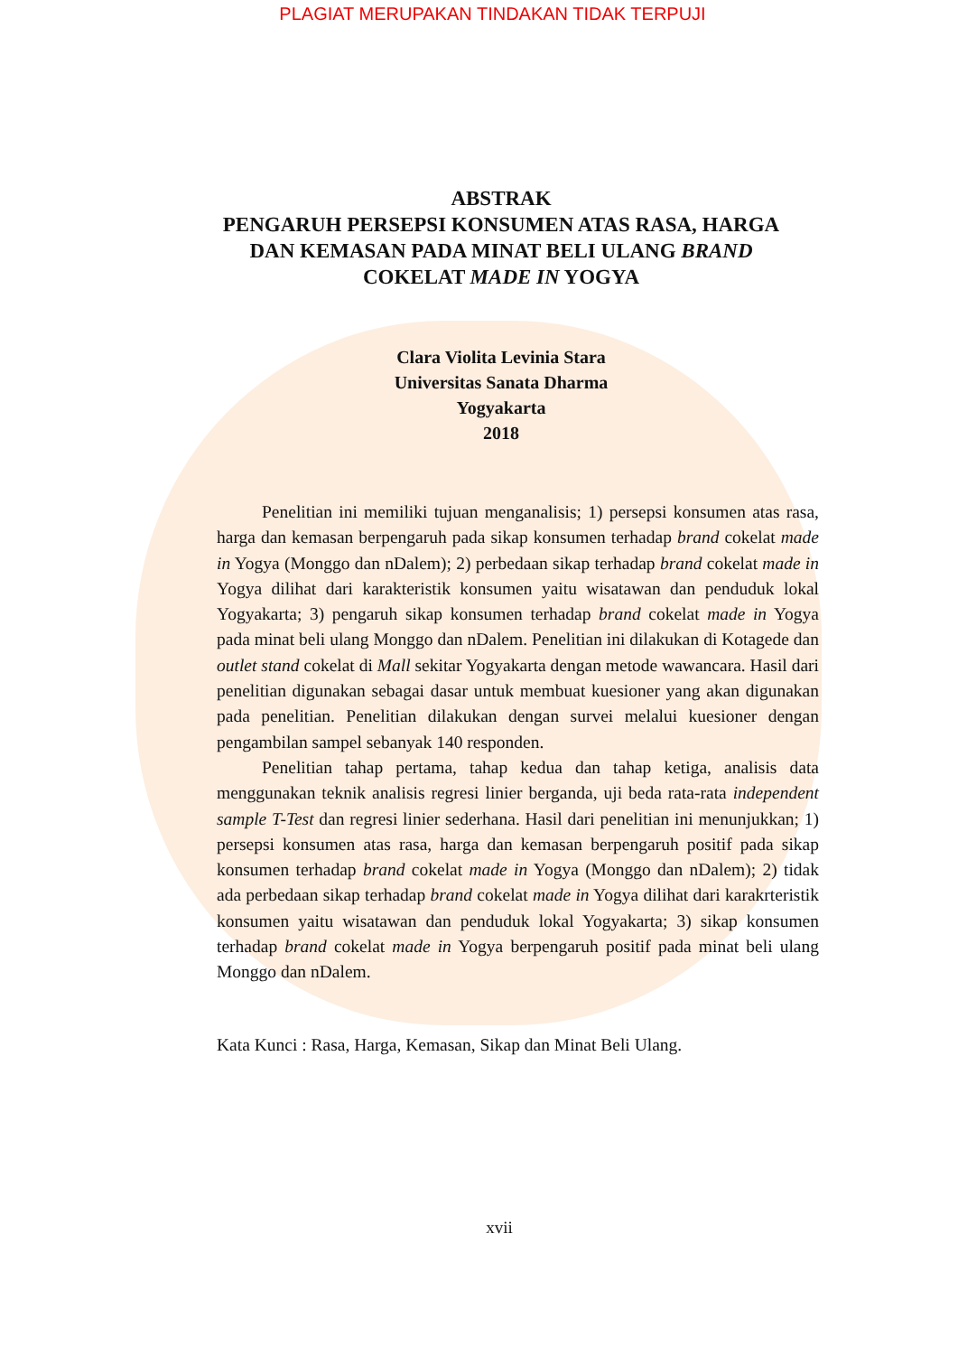PLAGIAT MERUPAKAN TINDAKAN TIDAK TERPUJI
ABSTRAK
PENGARUH PERSEPSI KONSUMEN ATAS RASA, HARGA DAN KEMASAN PADA MINAT BELI ULANG BRAND COKELAT MADE IN YOGYA
Clara Violita Levinia Stara
Universitas Sanata Dharma
Yogyakarta
2018
Penelitian ini memiliki tujuan menganalisis; 1) persepsi konsumen atas rasa, harga dan kemasan berpengaruh pada sikap konsumen terhadap brand cokelat made in Yogya (Monggo dan nDalem); 2) perbedaan sikap terhadap brand cokelat made in Yogya dilihat dari karakteristik konsumen yaitu wisatawan dan penduduk lokal Yogyakarta; 3) pengaruh sikap konsumen terhadap brand cokelat made in Yogya pada minat beli ulang Monggo dan nDalem. Penelitian ini dilakukan di Kotagede dan outlet stand cokelat di Mall sekitar Yogyakarta dengan metode wawancara. Hasil dari penelitian digunakan sebagai dasar untuk membuat kuesioner yang akan digunakan pada penelitian. Penelitian dilakukan dengan survei melalui kuesioner dengan pengambilan sampel sebanyak 140 responden.
Penelitian tahap pertama, tahap kedua dan tahap ketiga, analisis data menggunakan teknik analisis regresi linier berganda, uji beda rata-rata independent sample T-Test dan regresi linier sederhana. Hasil dari penelitian ini menunjukkan; 1) persepsi konsumen atas rasa, harga dan kemasan berpengaruh positif pada sikap konsumen terhadap brand cokelat made in Yogya (Monggo dan nDalem); 2) tidak ada perbedaan sikap terhadap brand cokelat made in Yogya dilihat dari karakrteristik konsumen yaitu wisatawan dan penduduk lokal Yogyakarta; 3) sikap konsumen terhadap brand cokelat made in Yogya berpengaruh positif pada minat beli ulang Monggo dan nDalem.
Kata Kunci : Rasa, Harga, Kemasan, Sikap dan Minat Beli Ulang.
xvii